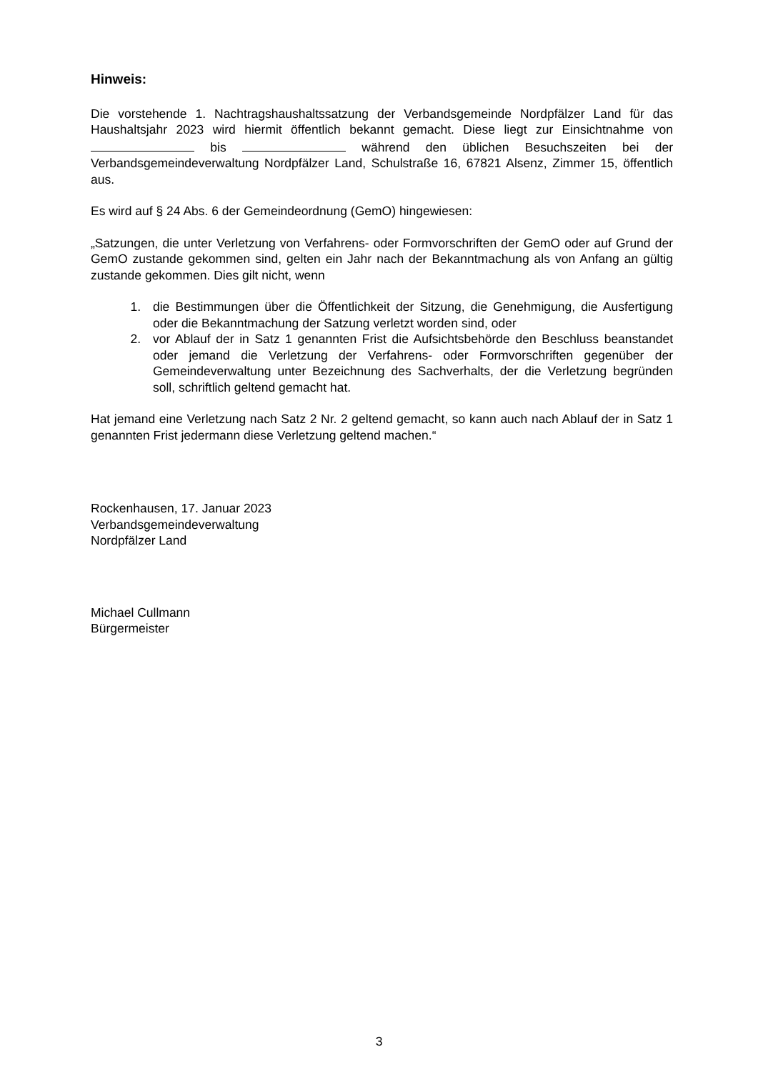Hinweis:
Die vorstehende 1. Nachtragshaushaltssatzung der Verbandsgemeinde Nordpfälzer Land für das Haushaltsjahr 2023 wird hiermit öffentlich bekannt gemacht. Diese liegt zur Einsichtnahme von bis während den üblichen Besuchszeiten bei der Verbandsgemeindeverwaltung Nordpfälzer Land, Schulstraße 16, 67821 Alsenz, Zimmer 15, öffentlich aus.
Es wird auf § 24 Abs. 6 der Gemeindeordnung (GemO) hingewiesen:
„Satzungen, die unter Verletzung von Verfahrens- oder Formvorschriften der GemO oder auf Grund der GemO zustande gekommen sind, gelten ein Jahr nach der Bekanntmachung als von Anfang an gültig zustande gekommen. Dies gilt nicht, wenn
1. die Bestimmungen über die Öffentlichkeit der Sitzung, die Genehmigung, die Ausfertigung oder die Bekanntmachung der Satzung verletzt worden sind, oder
2. vor Ablauf der in Satz 1 genannten Frist die Aufsichtsbehörde den Beschluss beanstandet oder jemand die Verletzung der Verfahrens- oder Formvorschriften gegenüber der Gemeindeverwaltung unter Bezeichnung des Sachverhalts, der die Verletzung begründen soll, schriftlich geltend gemacht hat.
Hat jemand eine Verletzung nach Satz 2 Nr. 2 geltend gemacht, so kann auch nach Ablauf der in Satz 1 genannten Frist jedermann diese Verletzung geltend machen.“
Rockenhausen, 17. Januar 2023
Verbandsgemeindeverwaltung
Nordpfälzer Land
Michael Cullmann
Bürgermeister
3